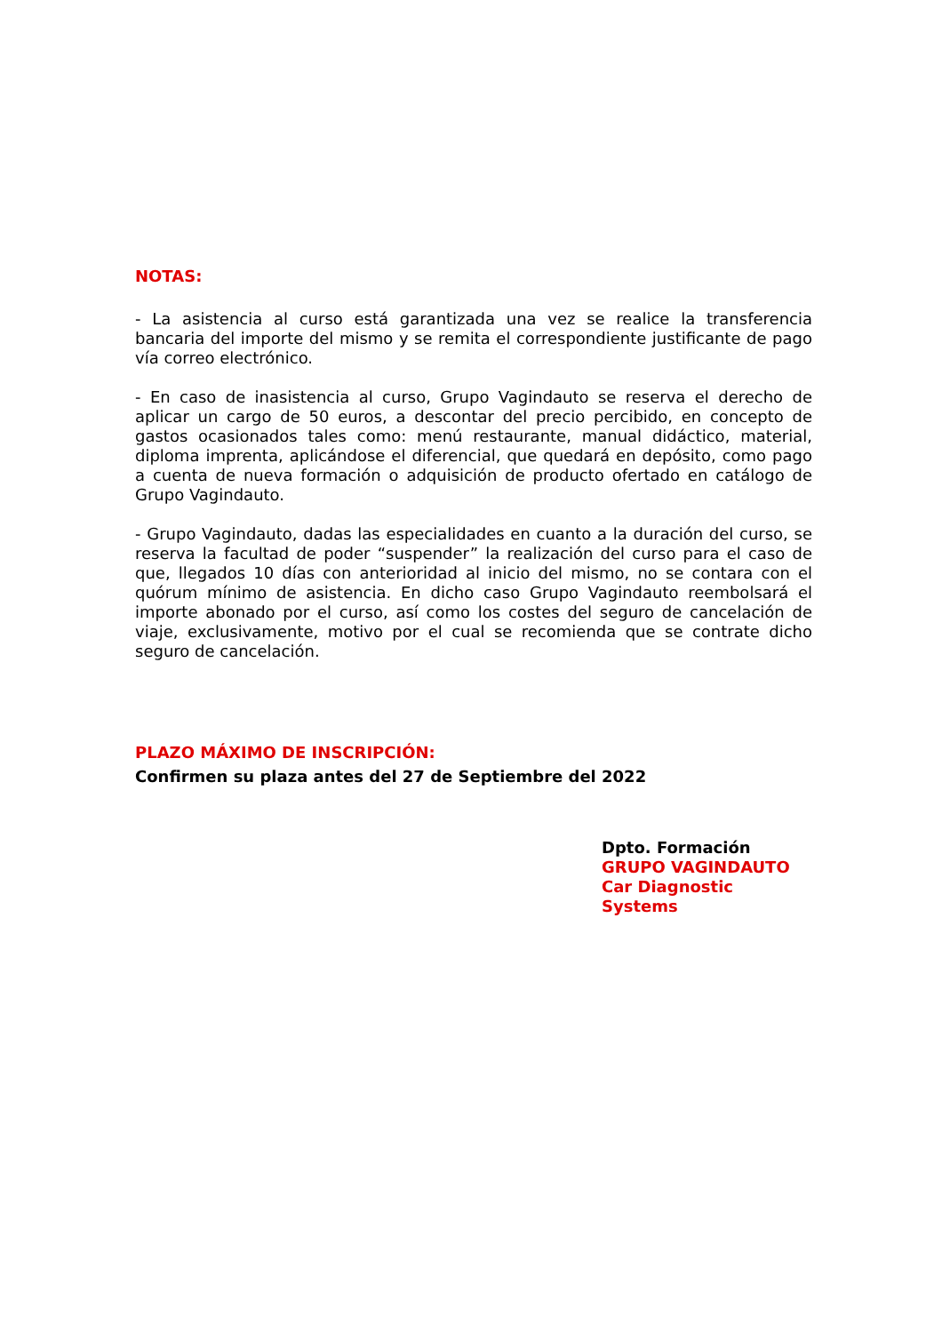NOTAS:
- La asistencia al curso está garantizada una vez se realice la transferencia bancaria del importe del mismo y se remita el correspondiente justificante de pago vía correo electrónico.
- En caso de inasistencia al curso, Grupo Vagindauto se reserva el derecho de aplicar un cargo de 50 euros, a descontar del precio percibido, en concepto de gastos ocasionados tales como: menú restaurante, manual didáctico, material, diploma imprenta, aplicándose el diferencial, que quedará en depósito, como pago a cuenta de nueva formación o adquisición de producto ofertado en catálogo de Grupo Vagindauto.
- Grupo Vagindauto, dadas las especialidades en cuanto a la duración del curso, se reserva la facultad de poder “suspender” la realización del curso para el caso de que, llegados 10 días con anterioridad al inicio del mismo, no se contara con el quórum mínimo de asistencia. En dicho caso Grupo Vagindauto reembolsará el importe abonado por el curso, así como los costes del seguro de cancelación de viaje, exclusivamente, motivo por el cual se recomienda que se contrate dicho seguro de cancelación.
PLAZO MÁXIMO DE INSCRIPCIÓN:
Confirmen su plaza antes del 27 de Septiembre del 2022
Dpto. Formación
GRUPO VAGINDAUTO
Car Diagnostic Systems